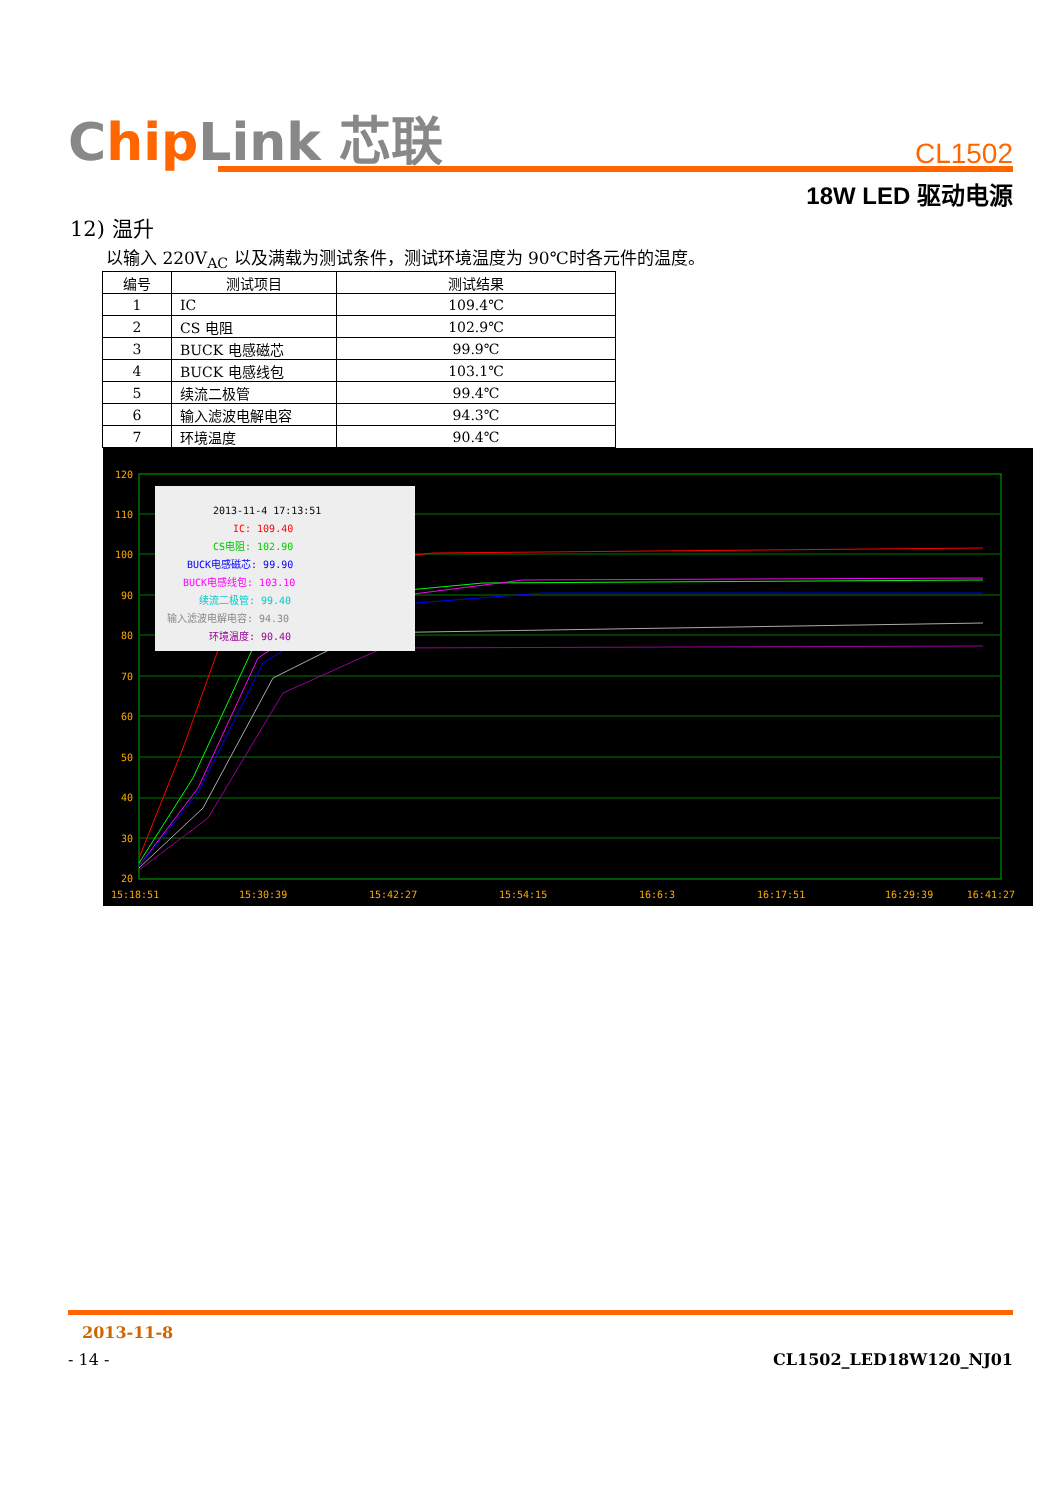Chip Link 芯联
CL1502
18W LED 驱动电源
12) 温升
以输入 220V<sub>AC</sub> 以及满载为测试条件，测试环境温度为 90℃时各元件的温度。
| 编号 | 测试项目 | 测试结果 |
| --- | --- | --- |
| 1 | IC | 109.4℃ |
| 2 | CS 电阻 | 102.9℃ |
| 3 | BUCK 电感磁芯 | 99.9℃ |
| 4 | BUCK 电感线包 | 103.1℃ |
| 5 | 续流二极管 | 99.4℃ |
| 6 | 输入滤波电解电容 | 94.3℃ |
| 7 | 环境温度 | 90.4℃ |
120
110
100
90
80
70
60
50
40
30
20
2013-11-4 17:13:51
IC: 109.40
CS电阻: 102.90
BUCK电感磁芯: 99.90
BUCK电感线包: 103.10
续流二极管: 99.40
输入滤波电解电容: 94.30
环境温度: 90.40
15:18:51
15:30:39
15:42:27
15:54:15
16:6:3
16:17:51
16:29:39
16:41:27
2013-11-8
- 14 - CL1502_LED18W120_NJ01